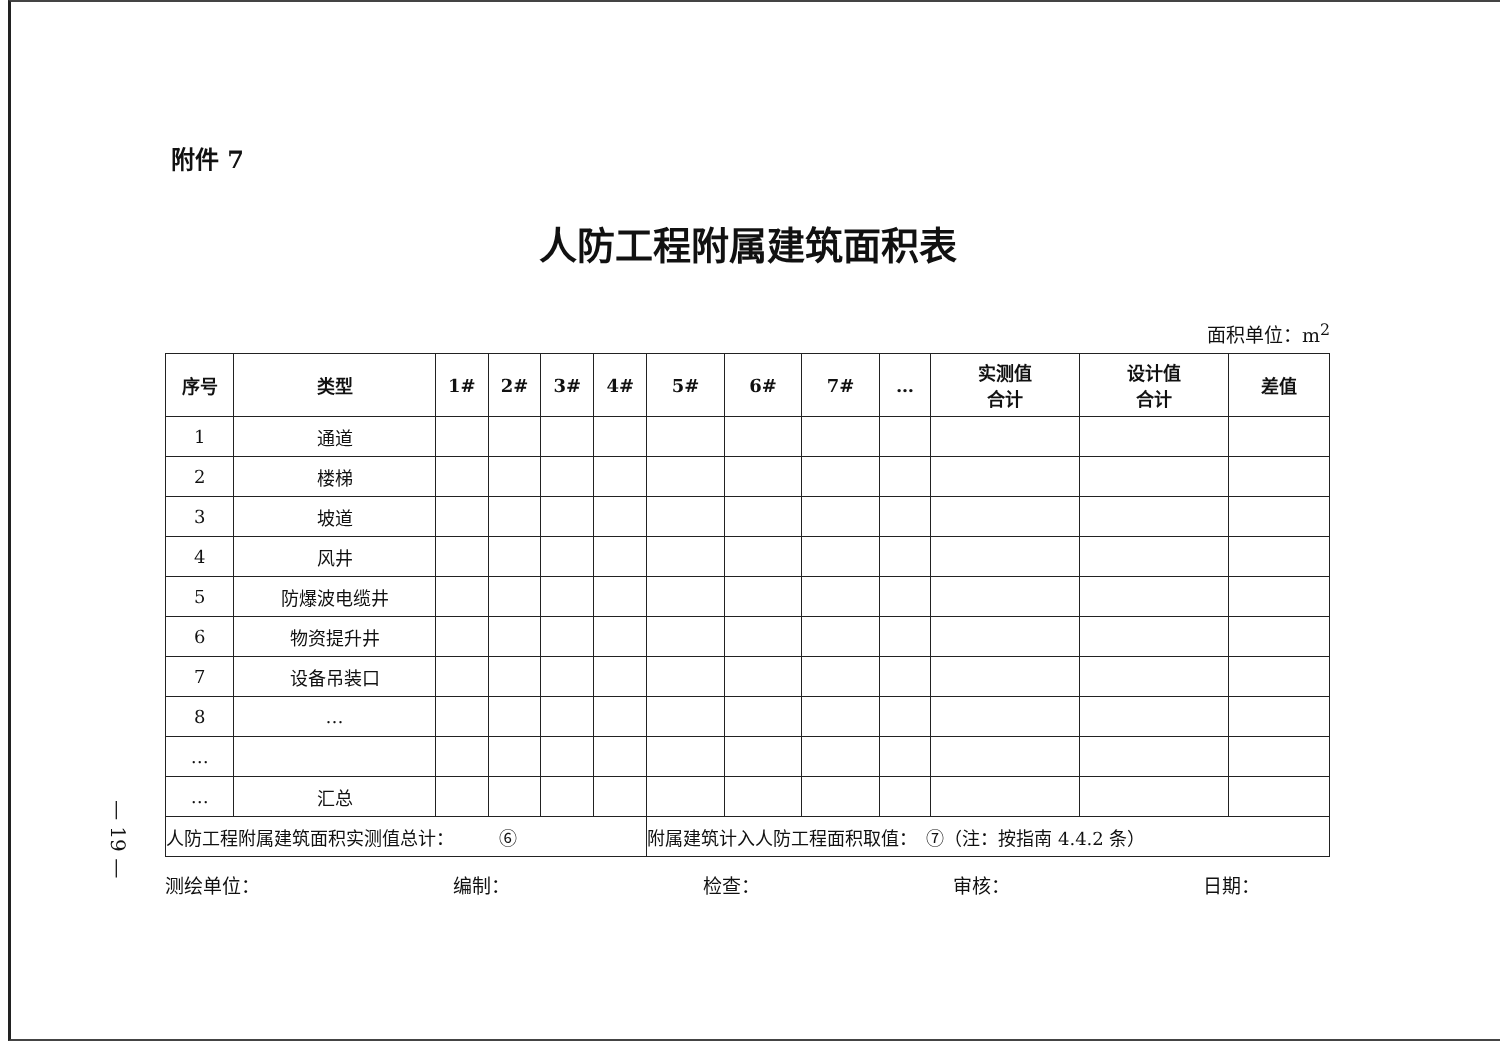— 19 —
附件 7
人防工程附属建筑面积表
面积单位：m<sup>2</sup>
| 序号 | 类型 | 1# | 2# | 3# | 4# | 5# | 6# | 7# | … | 实测值 合计 | 设计值 合计 | 差值 |
| --- | --- | --- | --- | --- | --- | --- | --- | --- | --- | --- | --- | --- |
| 1 | 通道 | | | | | | | | | | | |
| 2 | 楼梯 | | | | | | | | | | | |
| 3 | 坡道 | | | | | | | | | | | |
| 4 | 风井 | | | | | | | | | | | |
| 5 | 防爆波电缆井 | | | | | | | | | | | |
| 6 | 物资提升井 | | | | | | | | | | | |
| 7 | 设备吊装口 | | | | | | | | | | | |
| 8 | … | | | | | | | | | | | |
| … | | | | | | | | | | | | |
| … | 汇总 | | | | | | | | | | | |
| 人防工程附属建筑面积实测值总计： ⑥ | | | | | | 附属建筑计入人防工程面积取值： ⑦（注：按指南 4.4.2 条） | | | | | | |
测绘单位： 编制： 检查： 审核： 日期：